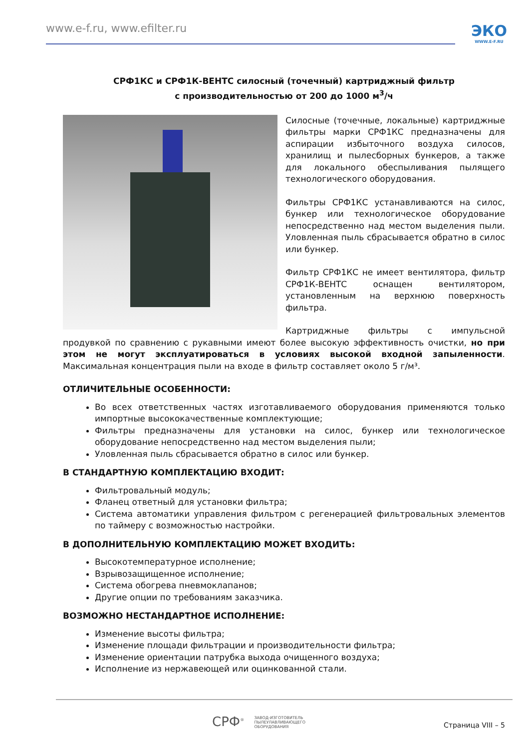www.e-f.ru, www.efilter.ru
ЭКО
WWW.E-F.RU
СРФ1КС и СРФ1К-ВЕНТС силосный (точечный) картриджный фильтр
с производительностью от 200 до 1000 м<sup>3</sup>/ч
Силосные (точечные, локальные) картриджные фильтры марки СРФ1КС предназначены для аспирации избыточного воздуха силосов, хранилищ и пылесборных бункеров, а также для локального обеспыливания пылящего технологического оборудования.
Фильтры СРФ1КС устанавливаются на силос, бункер или технологическое оборудование непосредственно над местом выделения пыли. Уловленная пыль сбрасывается обратно в силос или бункер.
Фильтр СРФ1КС не имеет вентилятора, фильтр СРФ1К-ВЕНТС оснащен вентилятором, установленным на верхнюю поверхность фильтра.
Картриджные фильтры с импульсной продувкой по сравнению с рукавными имеют более высокую эффективность очистки, но при этом не могут эксплуатироваться в условиях высокой входной запыленности. Максимальная концентрация пыли на входе в фильтр составляет около 5 г/м³.
ОТЛИЧИТЕЛЬНЫЕ ОСОБЕННОСТИ:
Во всех ответственных частях изготавливаемого оборудования применяются только импортные высококачественные комплектующие;
Фильтры предназначены для установки на силос, бункер или технологическое оборудование непосредственно над местом выделения пыли;
Уловленная пыль сбрасывается обратно в силос или бункер.
В СТАНДАРТНУЮ КОМПЛЕКТАЦИЮ ВХОДИТ:
Фильтровальный модуль;
Фланец ответный для установки фильтра;
Система автоматики управления фильтром с регенерацией фильтровальных элементов по таймеру с возможностью настройки.
В ДОПОЛНИТЕЛЬНУЮ КОМПЛЕКТАЦИЮ МОЖЕТ ВХОДИТЬ:
Высокотемпературное исполнение;
Взрывозащищенное исполнение;
Система обогрева пневмоклапанов;
Другие опции по требованиям заказчика.
ВОЗМОЖНО НЕСТАНДАРТНОЕ ИСПОЛНЕНИЕ:
Изменение высоты фильтра;
Изменение площади фильтрации и производительности фильтра;
Изменение ориентации патрубка выхода очищенного воздуха;
Исполнение из нержавеющей или оцинкованной стали.
СРФ<sup>®</sup> ЗАВОД-ИЗГОТОВИТЕЛЬ
ПЫЛЕУЛАВЛИВАЮЩЕГО
ОБОРУДОВАНИЯ
Страница VIII – 5